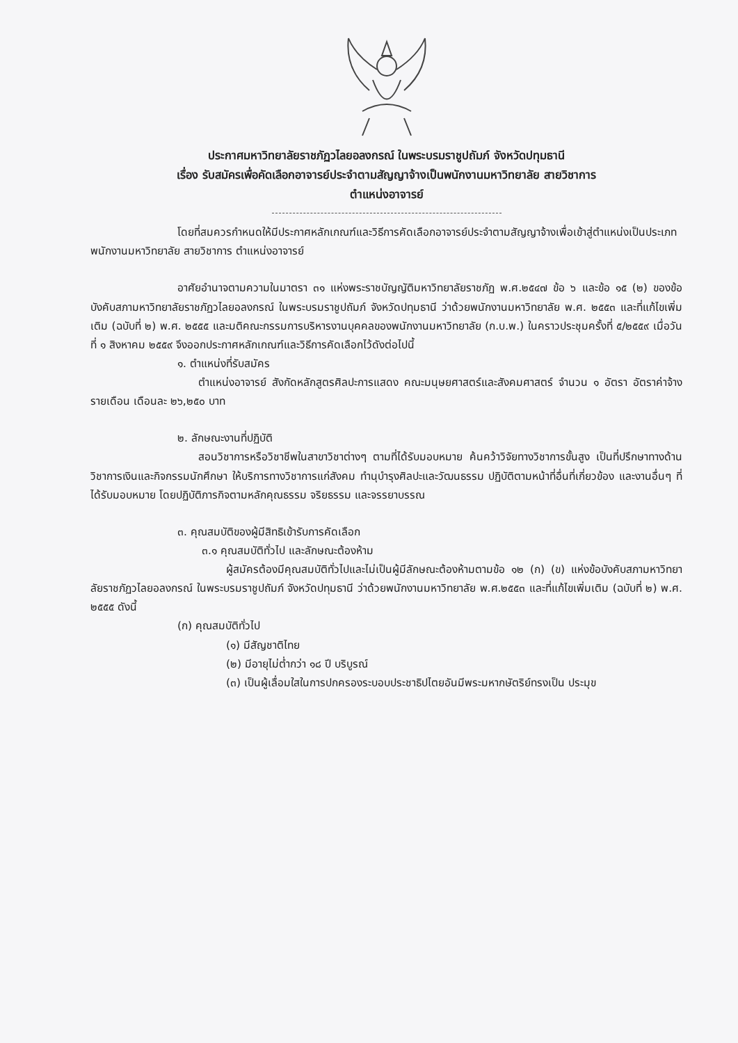ประกาศมหาวิทยาลัยราชภัฏวไลยอลงกรณ์ ในพระบรมราชูปถัมภ์ จังหวัดปทุมธานี
เรื่อง รับสมัครเพื่อคัดเลือกอาจารย์ประจำตามสัญญาจ้างเป็นพนักงานมหาวิทยาลัย สายวิชาการ
ตำแหน่งอาจารย์
โดยที่สมควรกำหนดให้มีประกาศหลักเกณฑ์และวิธีการคัดเลือกอาจารย์ประจำตามสัญญาจ้างเพื่อเข้าสู่ตำแหน่งเป็นประเภทพนักงานมหาวิทยาลัย สายวิชาการ ตำแหน่งอาจารย์
อาศัยอำนาจตามความในมาตรา ๓๑ แห่งพระราชบัญญัติมหาวิทยาลัยราชภัฏ พ.ศ.๒๕๔๗ ข้อ ๖ และข้อ ๑๕ (๒) ของข้อบังคับสภามหาวิทยาลัยราชภัฏวไลยอลงกรณ์ ในพระบรมราชูปถัมภ์ จังหวัดปทุมธานี ว่าด้วยพนักงานมหาวิทยาลัย พ.ศ. ๒๕๕๓ และที่แก้ไขเพิ่มเติม (ฉบับที่ ๒) พ.ศ. ๒๕๕๕ และมติคณะกรรมการบริหารงานบุคคลของพนักงานมหาวิทยาลัย (ก.บ.พ.) ในคราวประชุมครั้งที่ ๕/๒๕๕๙ เมื่อวันที่ ๑ สิงหาคม ๒๕๕๙ จึงออกประกาศหลักเกณฑ์และวิธีการคัดเลือกไว้ดังต่อไปนี้
๑. ตำแหน่งที่รับสมัคร
ตำแหน่งอาจารย์ สังกัดหลักสูตรศิลปะการแสดง คณะมนุษยศาสตร์และสังคมศาสตร์ จำนวน ๑ อัตรา อัตราค่าจ้างรายเดือน เดือนละ ๒๖,๒๕๐ บาท
๒. ลักษณะงานที่ปฏิบัติ
สอนวิชาการหรือวิชาชีพในสาขาวิชาต่างๆ ตามที่ได้รับมอบหมาย ค้นคว้าวิจัยทางวิชาการขั้นสูง เป็นที่ปรึกษาทางด้านวิชาการเงินและกิจกรรมนักศึกษา ให้บริการทางวิชาการแก่สังคม ทำนุบำรุงศิลปะและวัฒนธรรม ปฏิบัติตามหน้าที่อื่นที่เกี่ยวข้อง และงานอื่นๆ ที่ได้รับมอบหมาย โดยปฏิบัติภารกิจตามหลักคุณธรรม จริยธรรม และจรรยาบรรณ
๓. คุณสมบัติของผู้มีสิทธิเข้ารับการคัดเลือก
๓.๑ คุณสมบัติทั่วไป และลักษณะต้องห้าม
ผู้สมัครต้องมีคุณสมบัติทั่วไปและไม่เป็นผู้มีลักษณะต้องห้ามตามข้อ ๑๒ (ก) (ข) แห่งข้อบังคับสภามหาวิทยาลัยราชภัฏวไลยอลงกรณ์ ในพระบรมราชูปถัมภ์ จังหวัดปทุมธานี ว่าด้วยพนักงานมหาวิทยาลัย พ.ศ.๒๕๕๓ และที่แก้ไขเพิ่มเติม (ฉบับที่ ๒) พ.ศ. ๒๕๕๕ ดังนี้
(ก) คุณสมบัติทั่วไป
(๑) มีสัญชาติไทย
(๒) มีอายุไม่ต่ำกว่า ๑๘ ปี บริบูรณ์
(๓) เป็นผู้เลื่อมใสในการปกครองระบอบประชาธิปไตยอันมีพระมหากษัตริย์ทรงเป็น ประมุข